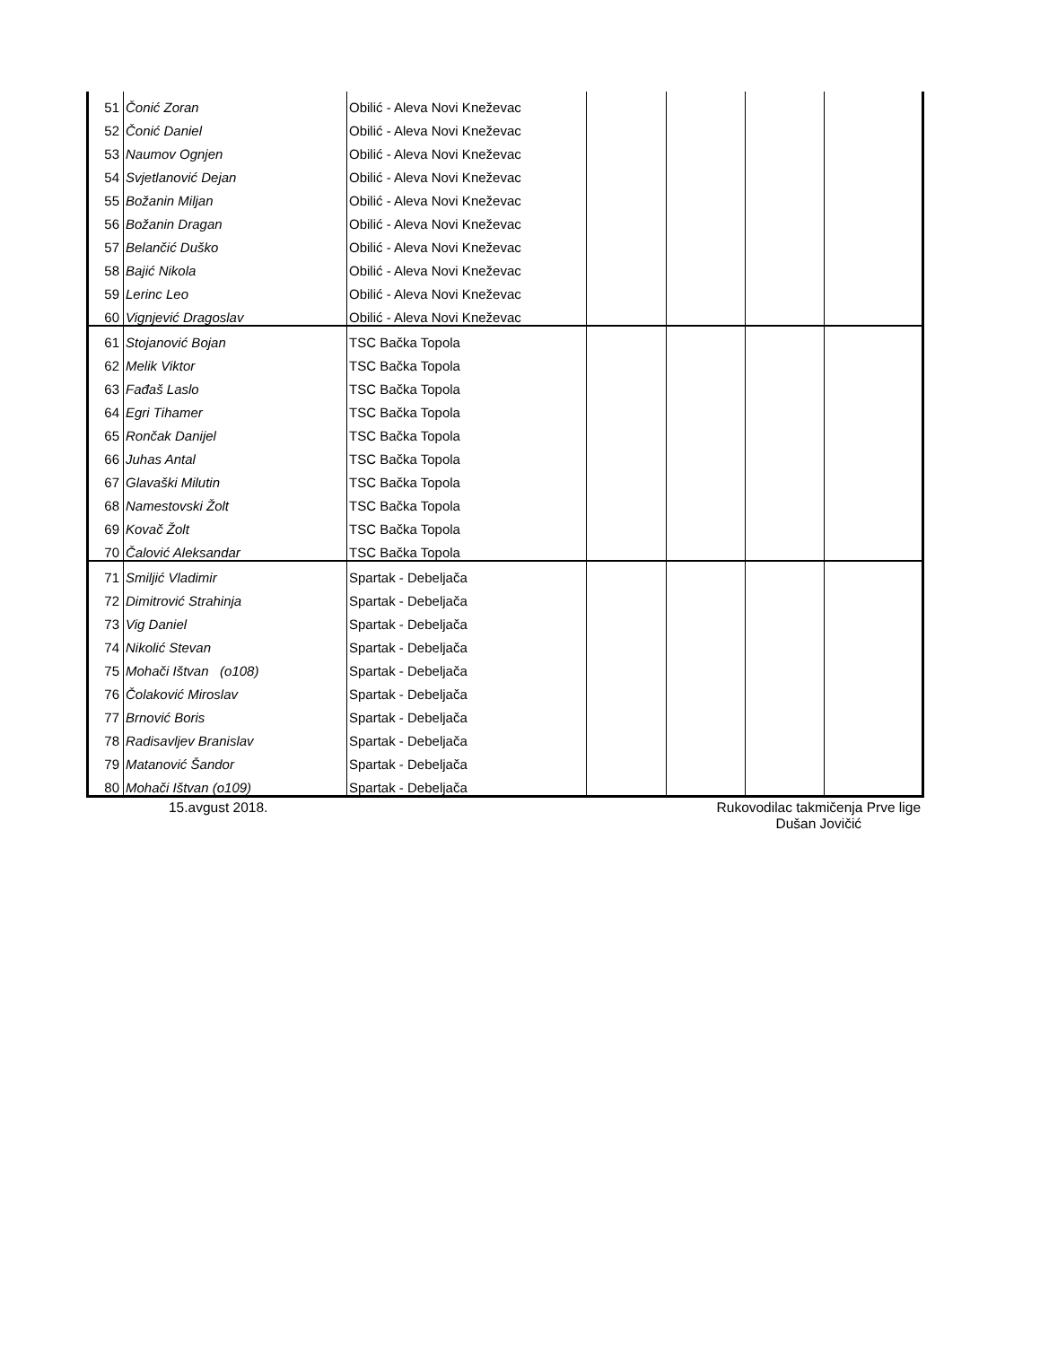| 51 | Čonić Zoran | Obilić - Aleva Novi Kneževac | | | | |
| 52 | Čonić Daniel | Obilić - Aleva Novi Kneževac | | | | |
| 53 | Naumov Ognjen | Obilić - Aleva Novi Kneževac | | | | |
| 54 | Svjetlanović Dejan | Obilić - Aleva Novi Kneževac | | | | |
| 55 | Božanin Miljan | Obilić - Aleva Novi Kneževac | | | | |
| 56 | Božanin Dragan | Obilić - Aleva Novi Kneževac | | | | |
| 57 | Belančić Duško | Obilić - Aleva Novi Kneževac | | | | |
| 58 | Bajić Nikola | Obilić - Aleva Novi Kneževac | | | | |
| 59 | Lerinc Leo | Obilić - Aleva Novi Kneževac | | | | |
| 60 | Vignjević Dragoslav | Obilić - Aleva Novi Kneževac | | | | |
| 61 | Stojanović Bojan | TSC Bačka Topola | | | | |
| 62 | Melik Viktor | TSC Bačka Topola | | | | |
| 63 | Fađaš Laslo | TSC Bačka Topola | | | | |
| 64 | Egri Tihamer | TSC Bačka Topola | | | | |
| 65 | Rončak Danijel | TSC Bačka Topola | | | | |
| 66 | Juhas Antal | TSC Bačka Topola | | | | |
| 67 | Glavaški Milutin | TSC Bačka Topola | | | | |
| 68 | Namestovski Žolt | TSC Bačka Topola | | | | |
| 69 | Kovač Žolt | TSC Bačka Topola | | | | |
| 70 | Čalović Aleksandar | TSC Bačka Topola | | | | |
| 71 | Smiljić Vladimir | Spartak - Debeljača | | | | |
| 72 | Dimitrović Strahinja | Spartak - Debeljača | | | | |
| 73 | Vig Daniel | Spartak - Debeljača | | | | |
| 74 | Nikolić Stevan | Spartak - Debeljača | | | | |
| 75 | Mohači Ištvan (o108) | Spartak - Debeljača | | | | |
| 76 | Čolaković Miroslav | Spartak - Debeljača | | | | |
| 77 | Brnović Boris | Spartak - Debeljača | | | | |
| 78 | Radisavljev Branislav | Spartak - Debeljača | | | | |
| 79 | Matanović Šandor | Spartak - Debeljača | | | | |
| 80 | Mohači Ištvan (o109) | Spartak - Debeljača | | | | |
15.avgust 2018.
Rukovodilac takmičenja Prve lige
Dušan Jovičić